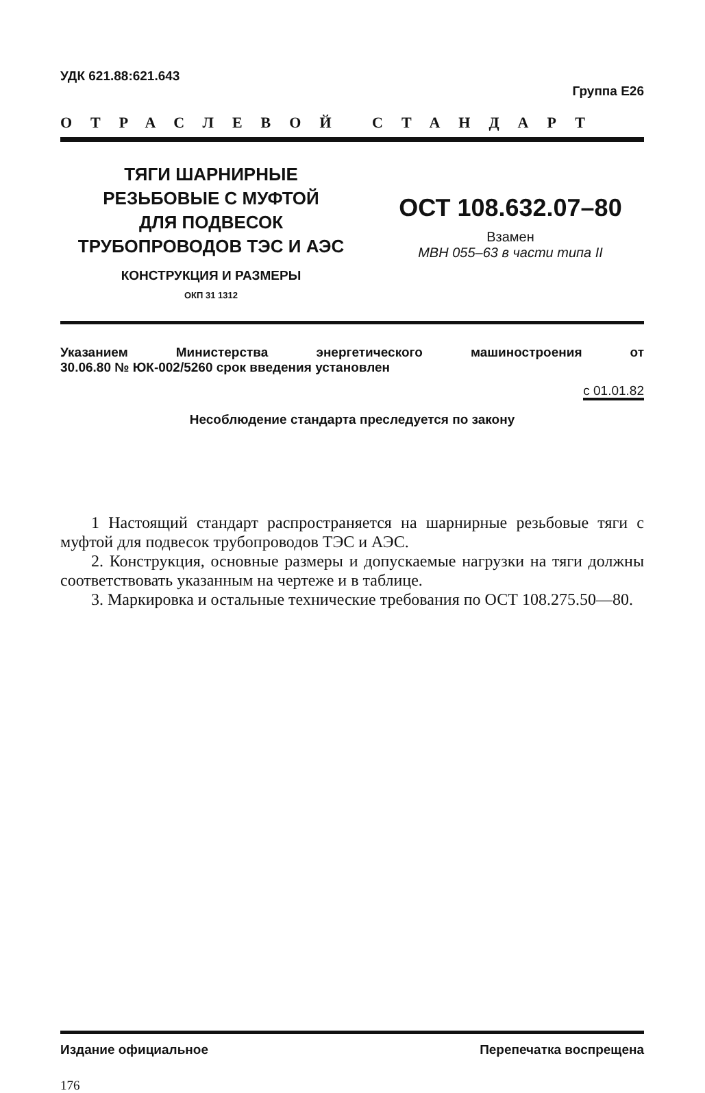УДК 621.88:621.643
Группа Е26
ОТРАСЛЕВОЙ СТАНДАРТ
ТЯГИ ШАРНИРНЫЕ
РЕЗЬБОВЫЕ С МУФТОЙ
ДЛЯ ПОДВЕСОК
ТРУБОПРОВОДОВ ТЭС И АЭС
КОНСТРУКЦИЯ И РАЗМЕРЫ
ОКП 31 1312
ОСТ 108.632.07–80
Взамен
МВН 055–63 в части типа II
Указанием Министерства энергетического машиностроения от
30.06.80 № ЮК-002/5260 срок введения установлен
с 01.01.82
Несоблюдение стандарта преследуется по закону
1 Настоящий стандарт распространяется на шарнирные резьбовые тяги с муфтой для подвесок трубопроводов ТЭС и АЭС.
2. Конструкция, основные размеры и допускаемые нагрузки на тяги должны соответствовать указанным на чертеже и в таблице.
3. Маркировка и остальные технические требования по ОСТ 108.275.50—80.
Издание официальное Перепечатка воспрещена
176